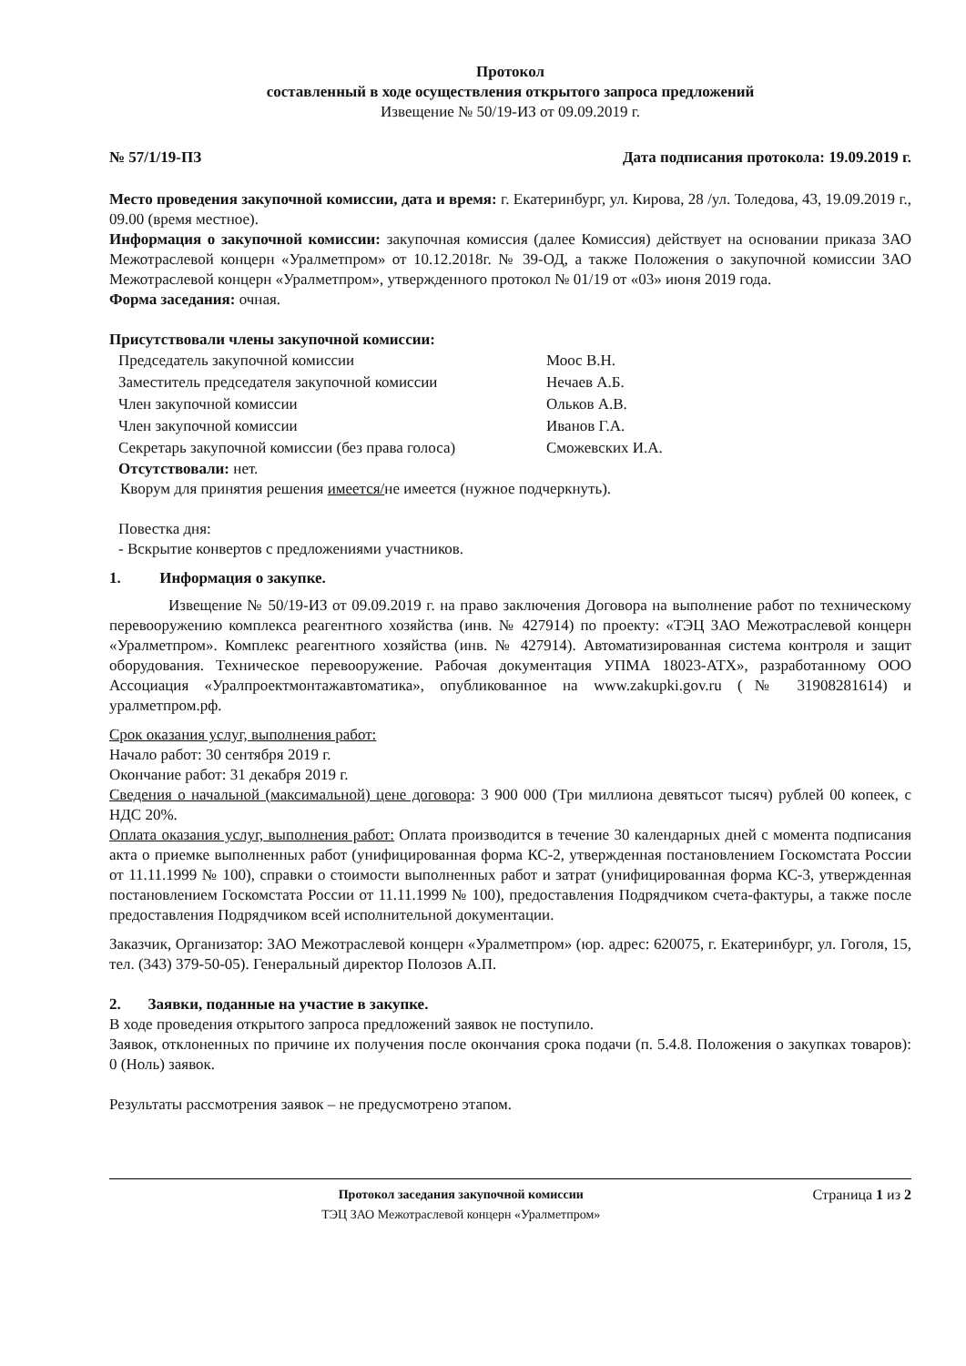Протокол
составленный в ходе осуществления открытого запроса предложений
Извещение № 50/19-ИЗ от 09.09.2019 г.
№ 57/1/19-ПЗ Дата подписания протокола: 19.09.2019 г.
Место проведения закупочной комиссии, дата и время: г. Екатеринбург, ул. Кирова, 28 /ул. Толедова, 43, 19.09.2019 г., 09.00 (время местное).
Информация о закупочной комиссии: закупочная комиссия (далее Комиссия) действует на основании приказа ЗАО Межотраслевой концерн «Уралметпром» от 10.12.2018г. № 39-ОД, а также Положения о закупочной комиссии ЗАО Межотраслевой концерн «Уралметпром», утвержденного протокол № 01/19 от «03» июня 2019 года.
Форма заседания: очная.
Присутствовали члены закупочной комиссии:
| Председатель закупочной комиссии | Моос В.Н. |
| Заместитель председателя закупочной комиссии | Нечаев А.Б. |
| Член закупочной комиссии | Ольков А.В. |
| Член закупочной комиссии | Иванов Г.А. |
| Секретарь закупочной комиссии (без права голоса) | Сможевских И.А. |
Отсутствовали: нет.
Кворум для принятия решения имеется/не имеется (нужное подчеркнуть).
Повестка дня:
- Вскрытие конвертов с предложениями участников.
1. Информация о закупке.
Извещение № 50/19-ИЗ от 09.09.2019 г. на право заключения Договора на выполнение работ по техническому перевооружению комплекса реагентного хозяйства (инв. № 427914) по проекту: «ТЭЦ ЗАО Межотраслевой концерн «Уралметпром». Комплекс реагентного хозяйства (инв. № 427914). Автоматизированная система контроля и защит оборудования. Техническое перевооружение. Рабочая документация УПМА 18023-АТХ», разработанному ООО Ассоциация «Уралпроектмонтажавтоматика», опубликованное на www.zakupki.gov.ru (№ 31908281614) и уралметпром.рф.
Срок оказания услуг, выполнения работ:
Начало работ: 30 сентября 2019 г.
Окончание работ: 31 декабря 2019 г.
Сведения о начальной (максимальной) цене договора: 3 900 000 (Три миллиона девятьсот тысяч) рублей 00 копеек, с НДС 20%.
Оплата оказания услуг, выполнения работ: Оплата производится в течение 30 календарных дней с момента подписания акта о приемке выполненных работ (унифицированная форма КС-2, утвержденная постановлением Госкомстата России от 11.11.1999 № 100), справки о стоимости выполненных работ и затрат (унифицированная форма КС-3, утвержденная постановлением Госкомстата России от 11.11.1999 № 100), предоставления Подрядчиком счета-фактуры, а также после предоставления Подрядчиком всей исполнительной документации.
Заказчик, Организатор: ЗАО Межотраслевой концерн «Уралметпром» (юр. адрес: 620075, г. Екатеринбург, ул. Гоголя, 15, тел. (343) 379-50-05). Генеральный директор Полозов А.П.
2. Заявки, поданные на участие в закупке.
В ходе проведения открытого запроса предложений заявок не поступило.
Заявок, отклоненных по причине их получения после окончания срока подачи (п. 5.4.8. Положения о закупках товаров): 0 (Ноль) заявок.
Результаты рассмотрения заявок – не предусмотрено этапом.
Протокол заседания закупочной комиссии
ТЭЦ ЗАО Межотраслевой концерн «Уралметпром»
Страница 1 из 2